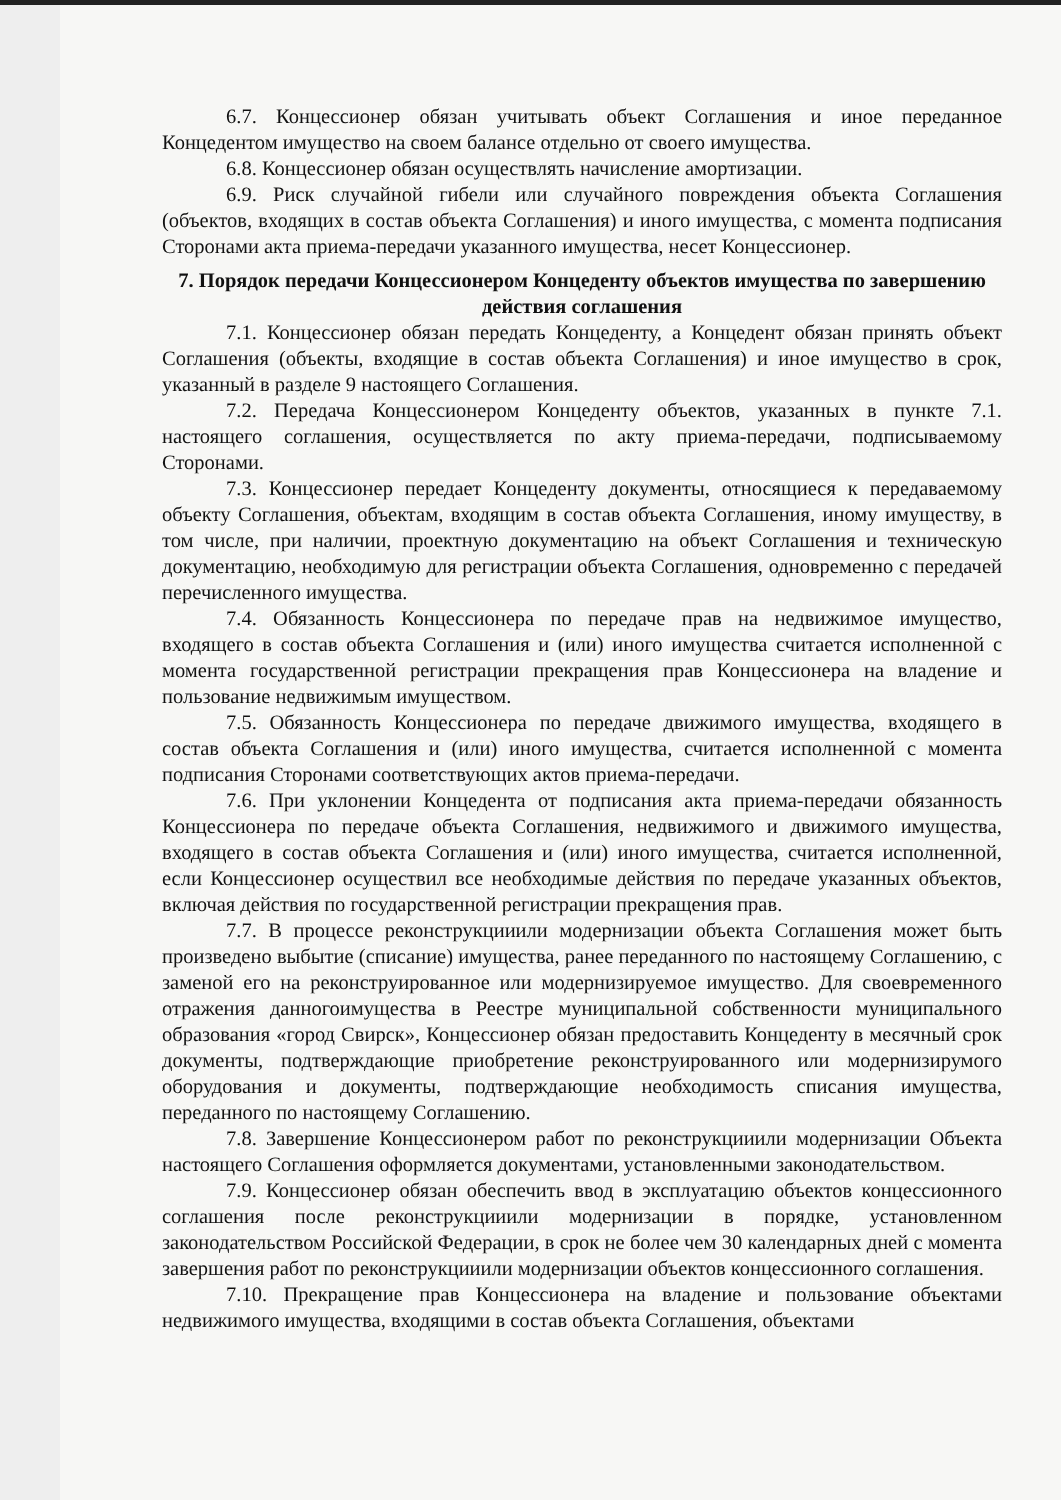6.7. Концессионер обязан учитывать объект Соглашения и иное переданное Концедентом имущество на своем балансе отдельно от своего имущества.
6.8. Концессионер обязан осуществлять начисление амортизации.
6.9. Риск случайной гибели или случайного повреждения объекта Соглашения (объектов, входящих в состав объекта Соглашения) и иного имущества, с момента подписания Сторонами акта приема-передачи указанного имущества, несет Концессионер.
7. Порядок передачи Концессионером Концеденту объектов имущества по завершению действия соглашения
7.1. Концессионер обязан передать Концеденту, а Концедент обязан принять объект Соглашения (объекты, входящие в состав объекта Соглашения) и иное имущество в срок, указанный в разделе 9 настоящего Соглашения.
7.2. Передача Концессионером Концеденту объектов, указанных в пункте 7.1. настоящего соглашения, осуществляется по акту приема-передачи, подписываемому Сторонами.
7.3. Концессионер передает Концеденту документы, относящиеся к передаваемому объекту Соглашения, объектам, входящим в состав объекта Соглашения, иному имуществу, в том числе, при наличии, проектную документацию на объект Соглашения и техническую документацию, необходимую для регистрации объекта Соглашения, одновременно с передачей перечисленного имущества.
7.4. Обязанность Концессионера по передаче прав на недвижимое имущество, входящего в состав объекта Соглашения и (или) иного имущества считается исполненной с момента государственной регистрации прекращения прав Концессионера на владение и пользование недвижимым имуществом.
7.5. Обязанность Концессионера по передаче движимого имущества, входящего в состав объекта Соглашения и (или) иного имущества, считается исполненной с момента подписания Сторонами соответствующих актов приема-передачи.
7.6. При уклонении Концедента от подписания акта приема-передачи обязанность Концессионера по передаче объекта Соглашения, недвижимого и движимого имущества, входящего в состав объекта Соглашения и (или) иного имущества, считается исполненной, если Концессионер осуществил все необходимые действия по передаче указанных объектов, включая действия по государственной регистрации прекращения прав.
7.7. В процессе реконструкцииили модернизации объекта Соглашения может быть произведено выбытие (списание) имущества, ранее переданного по настоящему Соглашению, с заменой его на реконструированное или модернизируемое имущество. Для своевременного отражения данногоимущества в Реестре муниципальной собственности муниципального образования «город Свирск», Концессионер обязан предоставить Концеденту в месячный срок документы, подтверждающие приобретение реконструированного или модернизирумого оборудования и документы, подтверждающие необходимость списания имущества, переданного по настоящему Соглашению.
7.8. Завершение Концессионером работ по реконструкцииили модернизации Объекта настоящего Соглашения оформляется документами, установленными законодательством.
7.9. Концессионер обязан обеспечить ввод в эксплуатацию объектов концессионного соглашения после реконструкцииили модернизации в порядке, установленном законодательством Российской Федерации, в срок не более чем 30 календарных дней с момента завершения работ по реконструкцииили модернизации объектов концессионного соглашения.
7.10. Прекращение прав Концессионера на владение и пользование объектами недвижимого имущества, входящими в состав объекта Соглашения, объектами